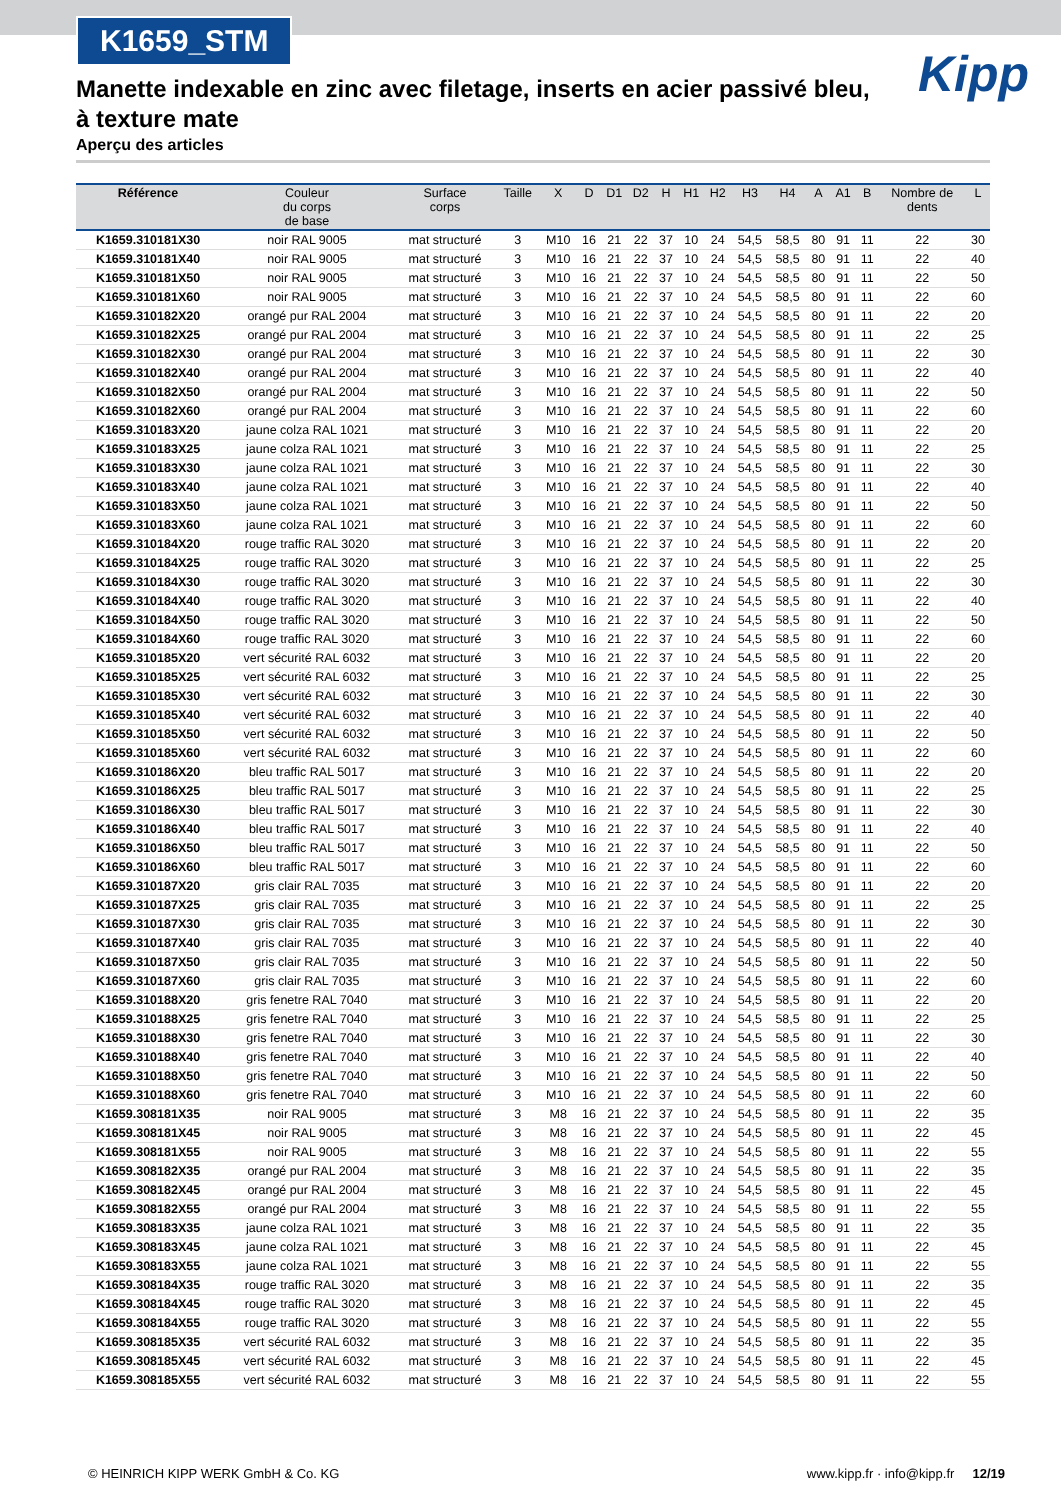K1659_STM
Kipp
Manette indexable en zinc avec filetage, inserts en acier passivé bleu, à texture mate
Aperçu des articles
| Référence | Couleur du corps de base | Surface corps | Taille | X | D | D1 | D2 | H | H1 | H2 | H3 | H4 | A | A1 | B | Nombre de dents | L |
| --- | --- | --- | --- | --- | --- | --- | --- | --- | --- | --- | --- | --- | --- | --- | --- | --- | --- |
| K1659.310181X30 | noir RAL 9005 | mat structuré | 3 | M10 | 16 | 21 | 22 | 37 | 10 | 24 | 54,5 | 58,5 | 80 | 91 | 11 | 22 | 30 |
| K1659.310181X40 | noir RAL 9005 | mat structuré | 3 | M10 | 16 | 21 | 22 | 37 | 10 | 24 | 54,5 | 58,5 | 80 | 91 | 11 | 22 | 40 |
| K1659.310181X50 | noir RAL 9005 | mat structuré | 3 | M10 | 16 | 21 | 22 | 37 | 10 | 24 | 54,5 | 58,5 | 80 | 91 | 11 | 22 | 50 |
| K1659.310181X60 | noir RAL 9005 | mat structuré | 3 | M10 | 16 | 21 | 22 | 37 | 10 | 24 | 54,5 | 58,5 | 80 | 91 | 11 | 22 | 60 |
| K1659.310182X20 | orangé pur RAL 2004 | mat structuré | 3 | M10 | 16 | 21 | 22 | 37 | 10 | 24 | 54,5 | 58,5 | 80 | 91 | 11 | 22 | 20 |
| K1659.310182X25 | orangé pur RAL 2004 | mat structuré | 3 | M10 | 16 | 21 | 22 | 37 | 10 | 24 | 54,5 | 58,5 | 80 | 91 | 11 | 22 | 25 |
| K1659.310182X30 | orangé pur RAL 2004 | mat structuré | 3 | M10 | 16 | 21 | 22 | 37 | 10 | 24 | 54,5 | 58,5 | 80 | 91 | 11 | 22 | 30 |
| K1659.310182X40 | orangé pur RAL 2004 | mat structuré | 3 | M10 | 16 | 21 | 22 | 37 | 10 | 24 | 54,5 | 58,5 | 80 | 91 | 11 | 22 | 40 |
| K1659.310182X50 | orangé pur RAL 2004 | mat structuré | 3 | M10 | 16 | 21 | 22 | 37 | 10 | 24 | 54,5 | 58,5 | 80 | 91 | 11 | 22 | 50 |
| K1659.310182X60 | orangé pur RAL 2004 | mat structuré | 3 | M10 | 16 | 21 | 22 | 37 | 10 | 24 | 54,5 | 58,5 | 80 | 91 | 11 | 22 | 60 |
| K1659.310183X20 | jaune colza RAL 1021 | mat structuré | 3 | M10 | 16 | 21 | 22 | 37 | 10 | 24 | 54,5 | 58,5 | 80 | 91 | 11 | 22 | 20 |
| K1659.310183X25 | jaune colza RAL 1021 | mat structuré | 3 | M10 | 16 | 21 | 22 | 37 | 10 | 24 | 54,5 | 58,5 | 80 | 91 | 11 | 22 | 25 |
| K1659.310183X30 | jaune colza RAL 1021 | mat structuré | 3 | M10 | 16 | 21 | 22 | 37 | 10 | 24 | 54,5 | 58,5 | 80 | 91 | 11 | 22 | 30 |
| K1659.310183X40 | jaune colza RAL 1021 | mat structuré | 3 | M10 | 16 | 21 | 22 | 37 | 10 | 24 | 54,5 | 58,5 | 80 | 91 | 11 | 22 | 40 |
| K1659.310183X50 | jaune colza RAL 1021 | mat structuré | 3 | M10 | 16 | 21 | 22 | 37 | 10 | 24 | 54,5 | 58,5 | 80 | 91 | 11 | 22 | 50 |
| K1659.310183X60 | jaune colza RAL 1021 | mat structuré | 3 | M10 | 16 | 21 | 22 | 37 | 10 | 24 | 54,5 | 58,5 | 80 | 91 | 11 | 22 | 60 |
| K1659.310184X20 | rouge traffic RAL 3020 | mat structuré | 3 | M10 | 16 | 21 | 22 | 37 | 10 | 24 | 54,5 | 58,5 | 80 | 91 | 11 | 22 | 20 |
| K1659.310184X25 | rouge traffic RAL 3020 | mat structuré | 3 | M10 | 16 | 21 | 22 | 37 | 10 | 24 | 54,5 | 58,5 | 80 | 91 | 11 | 22 | 25 |
| K1659.310184X30 | rouge traffic RAL 3020 | mat structuré | 3 | M10 | 16 | 21 | 22 | 37 | 10 | 24 | 54,5 | 58,5 | 80 | 91 | 11 | 22 | 30 |
| K1659.310184X40 | rouge traffic RAL 3020 | mat structuré | 3 | M10 | 16 | 21 | 22 | 37 | 10 | 24 | 54,5 | 58,5 | 80 | 91 | 11 | 22 | 40 |
| K1659.310184X50 | rouge traffic RAL 3020 | mat structuré | 3 | M10 | 16 | 21 | 22 | 37 | 10 | 24 | 54,5 | 58,5 | 80 | 91 | 11 | 22 | 50 |
| K1659.310184X60 | rouge traffic RAL 3020 | mat structuré | 3 | M10 | 16 | 21 | 22 | 37 | 10 | 24 | 54,5 | 58,5 | 80 | 91 | 11 | 22 | 60 |
| K1659.310185X20 | vert sécurité RAL 6032 | mat structuré | 3 | M10 | 16 | 21 | 22 | 37 | 10 | 24 | 54,5 | 58,5 | 80 | 91 | 11 | 22 | 20 |
| K1659.310185X25 | vert sécurité RAL 6032 | mat structuré | 3 | M10 | 16 | 21 | 22 | 37 | 10 | 24 | 54,5 | 58,5 | 80 | 91 | 11 | 22 | 25 |
| K1659.310185X30 | vert sécurité RAL 6032 | mat structuré | 3 | M10 | 16 | 21 | 22 | 37 | 10 | 24 | 54,5 | 58,5 | 80 | 91 | 11 | 22 | 30 |
| K1659.310185X40 | vert sécurité RAL 6032 | mat structuré | 3 | M10 | 16 | 21 | 22 | 37 | 10 | 24 | 54,5 | 58,5 | 80 | 91 | 11 | 22 | 40 |
| K1659.310185X50 | vert sécurité RAL 6032 | mat structuré | 3 | M10 | 16 | 21 | 22 | 37 | 10 | 24 | 54,5 | 58,5 | 80 | 91 | 11 | 22 | 50 |
| K1659.310185X60 | vert sécurité RAL 6032 | mat structuré | 3 | M10 | 16 | 21 | 22 | 37 | 10 | 24 | 54,5 | 58,5 | 80 | 91 | 11 | 22 | 60 |
| K1659.310186X20 | bleu traffic RAL 5017 | mat structuré | 3 | M10 | 16 | 21 | 22 | 37 | 10 | 24 | 54,5 | 58,5 | 80 | 91 | 11 | 22 | 20 |
| K1659.310186X25 | bleu traffic RAL 5017 | mat structuré | 3 | M10 | 16 | 21 | 22 | 37 | 10 | 24 | 54,5 | 58,5 | 80 | 91 | 11 | 22 | 25 |
| K1659.310186X30 | bleu traffic RAL 5017 | mat structuré | 3 | M10 | 16 | 21 | 22 | 37 | 10 | 24 | 54,5 | 58,5 | 80 | 91 | 11 | 22 | 30 |
| K1659.310186X40 | bleu traffic RAL 5017 | mat structuré | 3 | M10 | 16 | 21 | 22 | 37 | 10 | 24 | 54,5 | 58,5 | 80 | 91 | 11 | 22 | 40 |
| K1659.310186X50 | bleu traffic RAL 5017 | mat structuré | 3 | M10 | 16 | 21 | 22 | 37 | 10 | 24 | 54,5 | 58,5 | 80 | 91 | 11 | 22 | 50 |
| K1659.310186X60 | bleu traffic RAL 5017 | mat structuré | 3 | M10 | 16 | 21 | 22 | 37 | 10 | 24 | 54,5 | 58,5 | 80 | 91 | 11 | 22 | 60 |
| K1659.310187X20 | gris clair RAL 7035 | mat structuré | 3 | M10 | 16 | 21 | 22 | 37 | 10 | 24 | 54,5 | 58,5 | 80 | 91 | 11 | 22 | 20 |
| K1659.310187X25 | gris clair RAL 7035 | mat structuré | 3 | M10 | 16 | 21 | 22 | 37 | 10 | 24 | 54,5 | 58,5 | 80 | 91 | 11 | 22 | 25 |
| K1659.310187X30 | gris clair RAL 7035 | mat structuré | 3 | M10 | 16 | 21 | 22 | 37 | 10 | 24 | 54,5 | 58,5 | 80 | 91 | 11 | 22 | 30 |
| K1659.310187X40 | gris clair RAL 7035 | mat structuré | 3 | M10 | 16 | 21 | 22 | 37 | 10 | 24 | 54,5 | 58,5 | 80 | 91 | 11 | 22 | 40 |
| K1659.310187X50 | gris clair RAL 7035 | mat structuré | 3 | M10 | 16 | 21 | 22 | 37 | 10 | 24 | 54,5 | 58,5 | 80 | 91 | 11 | 22 | 50 |
| K1659.310187X60 | gris clair RAL 7035 | mat structuré | 3 | M10 | 16 | 21 | 22 | 37 | 10 | 24 | 54,5 | 58,5 | 80 | 91 | 11 | 22 | 60 |
| K1659.310188X20 | gris fenetre RAL 7040 | mat structuré | 3 | M10 | 16 | 21 | 22 | 37 | 10 | 24 | 54,5 | 58,5 | 80 | 91 | 11 | 22 | 20 |
| K1659.310188X25 | gris fenetre RAL 7040 | mat structuré | 3 | M10 | 16 | 21 | 22 | 37 | 10 | 24 | 54,5 | 58,5 | 80 | 91 | 11 | 22 | 25 |
| K1659.310188X30 | gris fenetre RAL 7040 | mat structuré | 3 | M10 | 16 | 21 | 22 | 37 | 10 | 24 | 54,5 | 58,5 | 80 | 91 | 11 | 22 | 30 |
| K1659.310188X40 | gris fenetre RAL 7040 | mat structuré | 3 | M10 | 16 | 21 | 22 | 37 | 10 | 24 | 54,5 | 58,5 | 80 | 91 | 11 | 22 | 40 |
| K1659.310188X50 | gris fenetre RAL 7040 | mat structuré | 3 | M10 | 16 | 21 | 22 | 37 | 10 | 24 | 54,5 | 58,5 | 80 | 91 | 11 | 22 | 50 |
| K1659.310188X60 | gris fenetre RAL 7040 | mat structuré | 3 | M10 | 16 | 21 | 22 | 37 | 10 | 24 | 54,5 | 58,5 | 80 | 91 | 11 | 22 | 60 |
| K1659.308181X35 | noir RAL 9005 | mat structuré | 3 | M8 | 16 | 21 | 22 | 37 | 10 | 24 | 54,5 | 58,5 | 80 | 91 | 11 | 22 | 35 |
| K1659.308181X45 | noir RAL 9005 | mat structuré | 3 | M8 | 16 | 21 | 22 | 37 | 10 | 24 | 54,5 | 58,5 | 80 | 91 | 11 | 22 | 45 |
| K1659.308181X55 | noir RAL 9005 | mat structuré | 3 | M8 | 16 | 21 | 22 | 37 | 10 | 24 | 54,5 | 58,5 | 80 | 91 | 11 | 22 | 55 |
| K1659.308182X35 | orangé pur RAL 2004 | mat structuré | 3 | M8 | 16 | 21 | 22 | 37 | 10 | 24 | 54,5 | 58,5 | 80 | 91 | 11 | 22 | 35 |
| K1659.308182X45 | orangé pur RAL 2004 | mat structuré | 3 | M8 | 16 | 21 | 22 | 37 | 10 | 24 | 54,5 | 58,5 | 80 | 91 | 11 | 22 | 45 |
| K1659.308182X55 | orangé pur RAL 2004 | mat structuré | 3 | M8 | 16 | 21 | 22 | 37 | 10 | 24 | 54,5 | 58,5 | 80 | 91 | 11 | 22 | 55 |
| K1659.308183X35 | jaune colza RAL 1021 | mat structuré | 3 | M8 | 16 | 21 | 22 | 37 | 10 | 24 | 54,5 | 58,5 | 80 | 91 | 11 | 22 | 35 |
| K1659.308183X45 | jaune colza RAL 1021 | mat structuré | 3 | M8 | 16 | 21 | 22 | 37 | 10 | 24 | 54,5 | 58,5 | 80 | 91 | 11 | 22 | 45 |
| K1659.308183X55 | jaune colza RAL 1021 | mat structuré | 3 | M8 | 16 | 21 | 22 | 37 | 10 | 24 | 54,5 | 58,5 | 80 | 91 | 11 | 22 | 55 |
| K1659.308184X35 | rouge traffic RAL 3020 | mat structuré | 3 | M8 | 16 | 21 | 22 | 37 | 10 | 24 | 54,5 | 58,5 | 80 | 91 | 11 | 22 | 35 |
| K1659.308184X45 | rouge traffic RAL 3020 | mat structuré | 3 | M8 | 16 | 21 | 22 | 37 | 10 | 24 | 54,5 | 58,5 | 80 | 91 | 11 | 22 | 45 |
| K1659.308184X55 | rouge traffic RAL 3020 | mat structuré | 3 | M8 | 16 | 21 | 22 | 37 | 10 | 24 | 54,5 | 58,5 | 80 | 91 | 11 | 22 | 55 |
| K1659.308185X35 | vert sécurité RAL 6032 | mat structuré | 3 | M8 | 16 | 21 | 22 | 37 | 10 | 24 | 54,5 | 58,5 | 80 | 91 | 11 | 22 | 35 |
| K1659.308185X45 | vert sécurité RAL 6032 | mat structuré | 3 | M8 | 16 | 21 | 22 | 37 | 10 | 24 | 54,5 | 58,5 | 80 | 91 | 11 | 22 | 45 |
| K1659.308185X55 | vert sécurité RAL 6032 | mat structuré | 3 | M8 | 16 | 21 | 22 | 37 | 10 | 24 | 54,5 | 58,5 | 80 | 91 | 11 | 22 | 55 |
© HEINRICH KIPP WERK GmbH & Co. KG www.kipp.fr · info@kipp.fr 12/19